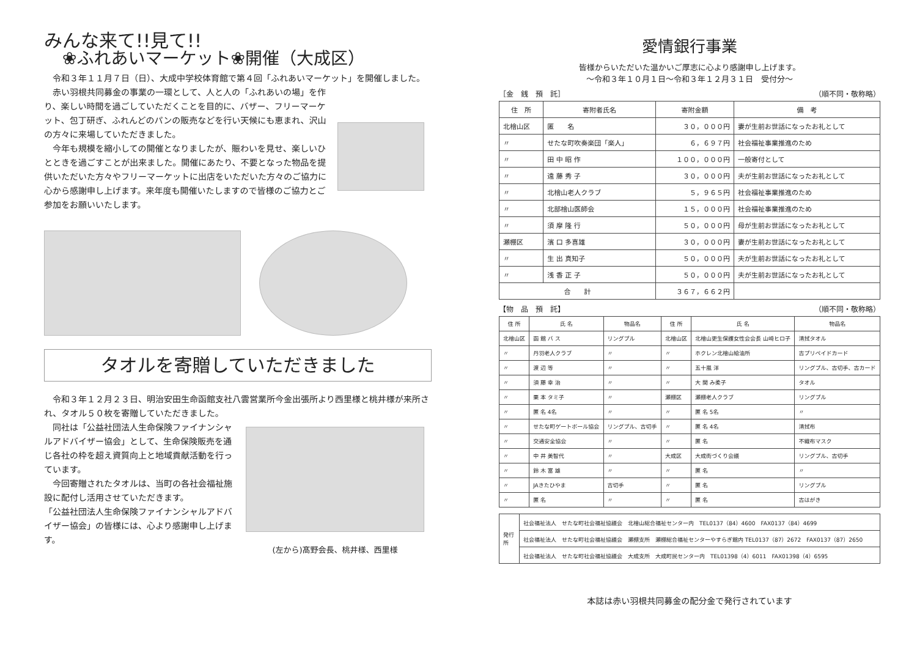みんな来て!!見て!!
❀ふれあいマーケット❀開催（大成区）
　令和３年１１月７日（日）、大成中学校体育館で第４回「ふれあいマーケット」を開催しました。
　赤い羽根共同募金の事業の一環として、人と人の「ふれあいの場」を作り、楽しい時間を過ごしていただくことを目的に、バザー、フリーマーケット、包丁研ぎ、ふれんどのパンの販売などを行い天候にも恵まれ、沢山の方々に来場していただきました。
　今年も規模を縮小しての開催となりましたが、賑わいを見せ、楽しいひとときを過ごすことが出来ました。開催にあたり、不要となった物品を提供いただいた方々やフリーマーケットに出店をいただいた方々のご協力に心から感謝申し上げます。来年度も開催いたしますので皆様のご協力とご参加をお願いいたします。
タオルを寄贈していただきました
　令和３年１２月２３日、明治安田生命函館支社八雲営業所今金出張所より西里様と桃井様が来所され、タオル５０枚を寄贈していただきました。
　同社は「公益社団法人生命保険ファイナンシャルアドバイザー協会」として、生命保険販売を通じ各社の枠を超え資質向上と地域貢献活動を行っています。
　今回寄贈されたタオルは、当町の各社会福祉施設に配付し活用させていただきます。
「公益社団法人生命保険ファイナンシャルアドバイザー協会」の皆様には、心より感謝申し上げます。
(左から)髙野会長、桃井様、西里様
愛情銀行事業
皆様からいただいた温かいご厚志に心より感謝申し上げます。
～令和３年１０月１日～令和３年１２月３１日　受付分～
［金　銭　預　託］ （順不同・敬称略）
| 住 所 | 寄附者氏名 | 寄附金額 | 備 考 |
| --- | --- | --- | --- |
| 北檜山区 | 匿 名 | ３０，０００円 | 妻が生前お世話になったお礼として |
| 〃 | せたな町吹奏楽団「楽人」 | ６，６９７円 | 社会福祉事業推進のため |
| 〃 | 田 中 昭 作 | １００，０００円 | 一般寄付として |
| 〃 | 遠 藤 秀 子 | ３０，０００円 | 夫が生前お世話になったお礼として |
| 〃 | 北檜山老人クラブ | ５，９６５円 | 社会福祉事業推進のため |
| 〃 | 北部檜山医師会 | １５，０００円 | 社会福祉事業推進のため |
| 〃 | 須 摩 隆 行 | ５０，０００円 | 母が生前お世話になったお礼として |
| 瀬棚区 | 濱 口 多喜雄 | ３０，０００円 | 妻が生前お世話になったお礼として |
| 〃 | 生 出 真知子 | ５０，０００円 | 夫が生前お世話になったお礼として |
| 〃 | 浅 香 正 子 | ５０，０００円 | 夫が生前お世話になったお礼として |
| 合 計 | | ３６７，６６２円 | |
【物　品　預　託】 （順不同・敬称略）
| 住 所 | 氏 名 | 物品名 | 住 所 | 氏 名 | 物品名 |
| --- | --- | --- | --- | --- | --- |
| 北檜山区 | 函 館 バ ス | リングプル | 北檜山区 | 北檜山更生保護女性会会長 山崎ヒロ子 | 清拭タオル |
| 〃 | 丹羽老人クラブ | 〃 | 〃 | ホクレン北檜山給油所 | 古プリペイドカード |
| 〃 | 渡 辺 等 | 〃 | 〃 | 五十嵐 洋 | リングプル、古切手、古カード |
| 〃 | 須 藤 幸 治 | 〃 | 〃 | 大 関 み柔子 | タオル |
| 〃 | 栗 本 タミ子 | 〃 | 瀬棚区 | 瀬棚老人クラブ | リングプル |
| 〃 | 匿 名 4名 | 〃 | 〃 | 匿 名 5名 | 〃 |
| 〃 | せたな町ゲートボール協会 | リングプル、古切手 | 〃 | 匿 名 4名 | 清拭布 |
| 〃 | 交通安全協会 | 〃 | 〃 | 匿 名 | 不織布マスク |
| 〃 | 中 井 美智代 | 〃 | 大成区 | 大成街づくり会議 | リングプル、古切手 |
| 〃 | 鈴 木 富 雄 | 〃 | 〃 | 匿 名 | 〃 |
| 〃 | JAきたひやま | 古切手 | 〃 | 匿 名 | リングプル |
| 〃 | 匿 名 | 〃 | 〃 | 匿 名 | 古はがき |
| 発行所 | 社会福祉法人 せたな町社会福祉協議会 北檜山総合福祉センター内 TEL0137（84）4600 FAX0137（84）4699 |
| | 社会福祉法人 せたな町社会福祉協議会 瀬棚支所 瀬棚総合福祉センターやすらぎ館内 TEL0137（87）2672 FAX0137（87）2650 |
| | 社会福祉法人 せたな町社会福祉協議会 大成支所 大成町民センター内 TEL01398（4）6011 FAX01398（4）6595 |
本誌は赤い羽根共同募金の配分金で発行されています